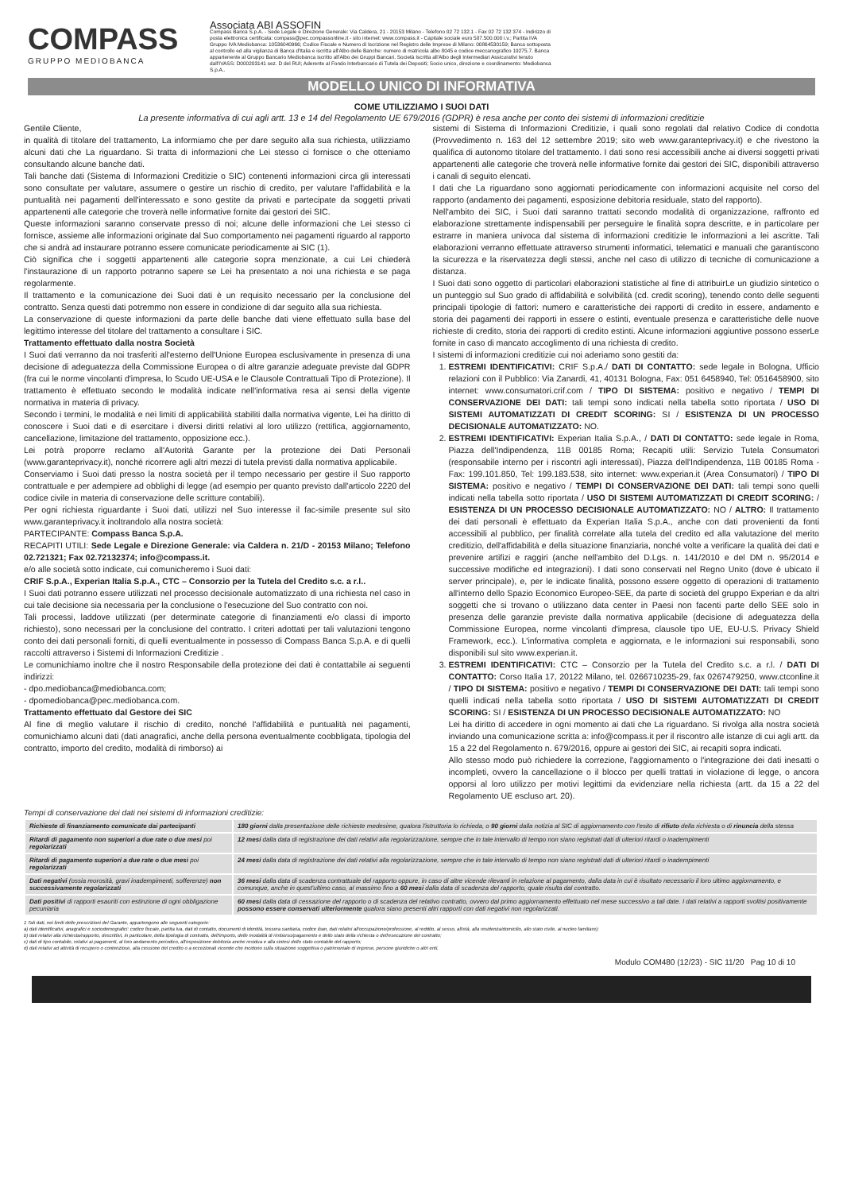COMPASS
GRUPPO MEDIOBANCA
Associata ABI ASSOFIN
Compass Banca S.p.A. - Sede Legale e Direzione Generale: Via Caldera, 21 - 20153 Milano - Telefono 02 72 132.1 - Fax 02 72 132 374 - Indirizzo di posta elettronica certificata: compass@pec.compassonline.it - sito internet: www.compass.it - Capitale sociale euro 587.500.000 i.v.; Partita IVA Gruppo IVA Mediobanca: 10536040966; Codice Fiscale e Numero di Iscrizione nel Registro delle Imprese di Milano: 00864530159; Banca sottoposta al controllo ed alla vigilanza di Banca d'Italia e iscritta all'Albo delle Banche: numero di matricola albo 8045 e codice meccanografico 19275.7. Banca appartenente al Gruppo Bancario Mediobanca iscritto all'Albo dei Gruppi Bancari. Società Iscritta all'Albo degli Intermediari Assicurativi tenuto dall'IVASS: D000203141 sez. D del RUI; Aderente al Fondo Interbancario di Tutela dei Depositi; Socio unico, direzione e coordinamento: Mediobanca S.p.A..
MODELLO UNICO DI INFORMATIVA
COME UTILIZZIAMO I SUOI DATI
La presente informativa di cui agli artt. 13 e 14 del Regolamento UE 679/2016 (GDPR) è resa anche per conto dei sistemi di informazioni creditizie
Gentile Cliente,
in qualità di titolare del trattamento, La informiamo che per dare seguito alla sua richiesta, utilizziamo alcuni dati che La riguardano. Si tratta di informazioni che Lei stesso ci fornisce o che otteniamo consultando alcune banche dati.
Tali banche dati (Sistema di Informazioni Creditizie o SIC) contenenti informazioni circa gli interessati sono consultate per valutare, assumere o gestire un rischio di credito, per valutare l'affidabilità e la puntualità nei pagamenti dell'interessato e sono gestite da privati e partecipate da soggetti privati appartenenti alle categorie che troverà nelle informative fornite dai gestori dei SIC.
Queste informazioni saranno conservate presso di noi; alcune delle informazioni che Lei stesso ci fornisce, assieme alle informazioni originate dal Suo comportamento nei pagamenti riguardo al rapporto che si andrà ad instaurare potranno essere comunicate periodicamente ai SIC (1).
Ciò significa che i soggetti appartenenti alle categorie sopra menzionate, a cui Lei chiederà l'instaurazione di un rapporto potranno sapere se Lei ha presentato a noi una richiesta e se paga regolarmente.
Il trattamento e la comunicazione dei Suoi dati è un requisito necessario per la conclusione del contratto. Senza questi dati potremmo non essere in condizione di dar seguito alla sua richiesta.
La conservazione di queste informazioni da parte delle banche dati viene effettuato sulla base del legittimo interesse del titolare del trattamento a consultare i SIC.
Trattamento effettuato dalla nostra Società
I Suoi dati verranno da noi trasferiti all'esterno dell'Unione Europea esclusivamente in presenza di una decisione di adeguatezza della Commissione Europea o di altre garanzie adeguate previste dal GDPR (fra cui le norme vincolanti d'impresa, lo Scudo UE-USA e le Clausole Contrattuali Tipo di Protezione). Il trattamento è effettuato secondo le modalità indicate nell'informativa resa ai sensi della vigente normativa in materia di privacy.
Secondo i termini, le modalità e nei limiti di applicabilità stabiliti dalla normativa vigente, Lei ha diritto di conoscere i Suoi dati e di esercitare i diversi diritti relativi al loro utilizzo (rettifica, aggiornamento, cancellazione, limitazione del trattamento, opposizione ecc.).
Lei potrà proporre reclamo all'Autorità Garante per la protezione dei Dati Personali (www.garanteprivacy.it), nonché ricorrere agli altri mezzi di tutela previsti dalla normativa applicabile.
Conserviamo i Suoi dati presso la nostra società per il tempo necessario per gestire il Suo rapporto contrattuale e per adempiere ad obblighi di legge (ad esempio per quanto previsto dall'articolo 2220 del codice civile in materia di conservazione delle scritture contabili).
Per ogni richiesta riguardante i Suoi dati, utilizzi nel Suo interesse il fac-simile presente sul sito www.garanteprivacy.it inoltrandolo alla nostra società:
PARTECIPANTE: Compass Banca S.p.A.
RECAPITI UTILI: Sede Legale e Direzione Generale: via Caldera n. 21/D - 20153 Milano; Telefono 02.721321; Fax 02.72132374; info@compass.it.
e/o alle società sotto indicate, cui comunicheremo i Suoi dati:
CRIF S.p.A., Experian Italia S.p.A., CTC – Consorzio per la Tutela del Credito s.c. a r.l..
I Suoi dati potranno essere utilizzati nel processo decisionale automatizzato di una richiesta nel caso in cui tale decisione sia necessaria per la conclusione o l'esecuzione del Suo contratto con noi.
Tali processi, laddove utilizzati (per determinate categorie di finanziamenti e/o classi di importo richiesto), sono necessari per la conclusione del contratto. I criteri adottati per tali valutazioni tengono conto dei dati personali forniti, di quelli eventualmente in possesso di Compass Banca S.p.A. e di quelli raccolti attraverso i Sistemi di Informazioni Creditizie .
Le comunichiamo inoltre che il nostro Responsabile della protezione dei dati è contattabile ai seguenti indirizzi:
- dpo.mediobanca@mediobanca.com;
- dpomediobanca@pec.mediobanca.com.
Trattamento effettuato dal Gestore dei SIC
Al fine di meglio valutare il rischio di credito, nonché l'affidabilità e puntualità nei pagamenti, comunichiamo alcuni dati (dati anagrafici, anche della persona eventualmente coobbligata, tipologia del contratto, importo del credito, modalità di rimborso) ai
sistemi di Sistema di Informazioni Creditizie, i quali sono regolati dal relativo Codice di condotta (Provvedimento n. 163 del 12 settembre 2019; sito web www.garanteprivacy.it) e che rivestono la qualifica di autonomo titolare del trattamento. I dati sono resi accessibili anche ai diversi soggetti privati appartenenti alle categorie che troverà nelle informative fornite dai gestori dei SIC, disponibili attraverso i canali di seguito elencati.
I dati che La riguardano sono aggiornati periodicamente con informazioni acquisite nel corso del rapporto (andamento dei pagamenti, esposizione debitoria residuale, stato del rapporto).
Nell'ambito dei SIC, i Suoi dati saranno trattati secondo modalità di organizzazione, raffronto ed elaborazione strettamente indispensabili per perseguire le finalità sopra descritte, e in particolare per estrarre in maniera univoca dal sistema di informazioni creditizie le informazioni a lei ascritte. Tali elaborazioni verranno effettuate attraverso strumenti informatici, telematici e manuali che garantiscono la sicurezza e la riservatezza degli stessi, anche nel caso di utilizzo di tecniche di comunicazione a distanza.
I Suoi dati sono oggetto di particolari elaborazioni statistiche al fine di attribuirLe un giudizio sintetico o un punteggio sul Suo grado di affidabilità e solvibilità (cd. credit scoring), tenendo conto delle seguenti principali tipologie di fattori: numero e caratteristiche dei rapporti di credito in essere, andamento e storia dei pagamenti dei rapporti in essere o estinti, eventuale presenza e caratteristiche delle nuove richieste di credito, storia dei rapporti di credito estinti. Alcune informazioni aggiuntive possono esserLe fornite in caso di mancato accoglimento di una richiesta di credito.
I sistemi di informazioni creditizie cui noi aderiamo sono gestiti da:
1. ESTREMI IDENTIFICATIVI: CRIF S.p.A./ DATI DI CONTATTO: sede legale in Bologna, Ufficio relazioni con il Pubblico: Via Zanardi, 41, 40131 Bologna, Fax: 051 6458940, Tel: 0516458900, sito internet: www.consumatori.crif.com / TIPO DI SISTEMA: positivo e negativo / TEMPI DI CONSERVAZIONE DEI DATI: tali tempi sono indicati nella tabella sotto riportata / USO DI SISTEMI AUTOMATIZZATI DI CREDIT SCORING: SI / ESISTENZA DI UN PROCESSO DECISIONALE AUTOMATIZZATO: NO.
2. ESTREMI IDENTIFICATIVI: Experian Italia S.p.A., / DATI DI CONTATTO: sede legale in Roma, Piazza dell'Indipendenza, 11B 00185 Roma; Recapiti utili: Servizio Tutela Consumatori (responsabile interno per i riscontri agli interessati), Piazza dell'Indipendenza, 11B 00185 Roma - Fax: 199.101.850, Tel: 199.183.538, sito internet: www.experian.it (Area Consumatori) / TIPO DI SISTEMA: positivo e negativo / TEMPI DI CONSERVAZIONE DEI DATI: tali tempi sono quelli indicati nella tabella sotto riportata / USO DI SISTEMI AUTOMATIZZATI DI CREDIT SCORING: / ESISTENZA DI UN PROCESSO DECISIONALE AUTOMATIZZATO: NO / ALTRO: Il trattamento dei dati personali è effettuato da Experian Italia S.p.A., anche con dati provenienti da fonti accessibili al pubblico, per finalità correlate alla tutela del credito ed alla valutazione del merito creditizio, dell'affidabilità e della situazione finanziaria, nonché volte a verificare la qualità dei dati e prevenire artifizi e raggiri (anche nell'ambito del D.Lgs. n. 141/2010 e del DM n. 95/2014 e successive modifiche ed integrazioni). I dati sono conservati nel Regno Unito (dove è ubicato il server principale), e, per le indicate finalità, possono essere oggetto di operazioni di trattamento all'interno dello Spazio Economico Europeo-SEE, da parte di società del gruppo Experian e da altri soggetti che si trovano o utilizzano data center in Paesi non facenti parte dello SEE solo in presenza delle garanzie previste dalla normativa applicabile (decisione di adeguatezza della Commissione Europea, norme vincolanti d'impresa, clausole tipo UE, EU-U.S. Privacy Shield Framework, ecc.). L'informativa completa e aggiornata, e le informazioni sui responsabili, sono disponibili sul sito www.experian.it.
3. ESTREMI IDENTIFICATIVI: CTC – Consorzio per la Tutela del Credito s.c. a r.l. / DATI DI CONTATTO: Corso Italia 17, 20122 Milano, tel. 0266710235-29, fax 0267479250, www.ctconline.it / TIPO DI SISTEMA: positivo e negativo / TEMPI DI CONSERVAZIONE DEI DATI: tali tempi sono quelli indicati nella tabella sotto riportata / USO DI SISTEMI AUTOMATIZZATI DI CREDIT SCORING: SI / ESISTENZA DI UN PROCESSO DECISIONALE AUTOMATIZZATO: NO
Lei ha diritto di accedere in ogni momento ai dati che La riguardano. Si rivolga alla nostra società inviando una comunicazione scritta a: info@compass.it per il riscontro alle istanze di cui agli artt. da 15 a 22 del Regolamento n. 679/2016, oppure ai gestori dei SIC, ai recapiti sopra indicati.
Allo stesso modo può richiedere la correzione, l'aggiornamento o l'integrazione dei dati inesatti o incompleti, ovvero la cancellazione o il blocco per quelli trattati in violazione di legge, o ancora opporsi al loro utilizzo per motivi legittimi da evidenziare nella richiesta (artt. da 15 a 22 del Regolamento UE escluso art. 20).
Tempi di conservazione dei dati nei sistemi di informazioni creditizie:
| Richieste di finanziamento comunicate dai partecipanti | 180 giorni dalla presentazione delle richieste medesime, qualora l'istruttoria lo richieda, o 90 giorni dalla notizia al SIC di aggiornamento con l'esito di rifiuto della richiesta o di rinuncia della stessa |
| Ritardi di pagamento non superiori a due rate o due mesi poi regolarizzati | 12 mesi dalla data di registrazione dei dati relativi alla regolarizzazione, sempre che in tale intervallo di tempo non siano registrati dati di ulteriori ritardi o inadempimenti |
| Ritardi di pagamento superiori a due rate o due mesi poi regolarizzati | 24 mesi dalla data di registrazione dei dati relativi alla regolarizzazione, sempre che in tale intervallo di tempo non siano registrati dati di ulteriori ritardi o inadempimenti |
| Dati negativi (ossia morosità, gravi inadempimenti, sofferenze) non successivamente regolarizzati | 36 mesi dalla data di scadenza contrattuale del rapporto oppure, in caso di altre vicende rilevanti in relazione al pagamento, dalla data in cui è risultato necessario il loro ultimo aggiornamento, e comunque, anche in quest'ultimo caso, al massimo fino a 60 mesi dalla data di scadenza del rapporto, quale risulta dal contratto. |
| Dati positivi di rapporti esauriti con estinzione di ogni obbligazione pecuniaria | 60 mesi dalla data di cessazione del rapporto o di scadenza del relativo contratto, ovvero dal primo aggiornamento effettuato nel mese successivo a tali date. I dati relativi a rapporti svoltisi positivamente possono essere conservati ulteriormente qualora siano presenti altri rapporti con dati negativi non regolarizzati. |
1 Tali dati, nei limiti delle prescrizioni del Garante, appartengono alle seguenti categorie:
a) dati identificativi, anagrafici e sociodemografici: codice fiscale, partita Iva, dati di contatto, documenti di identità, tessera sanitaria, codice iban, dati relativi all'occupazione/professione, al reddito, al sesso, all'età, alla residenza/domicilio, allo stato civile, al nucleo familiare);
b) dati relativi alla richiesta/rapporto, descrittivi, in particolare, della tipologia di contratto, dell'importo, delle modalità di rimborso/pagamento e dello stato della richiesta o dell'esecuzione del contratto;
c) dati di tipo contabile, relativi ai pagamenti, al loro andamento periodico, all'esposizione debitoria anche residua e alla sintesi dello stato contabile del rapporto;
d) dati relativi ad attività di recupero o contenziose, alla cessione del credito o a eccezionali vicende che incidono sulla situazione soggettiva o patrimoniale di imprese, persone giuridiche o altri enti.
Modulo COM480 (12/23) - SIC 11/20 Pag 10 di 10